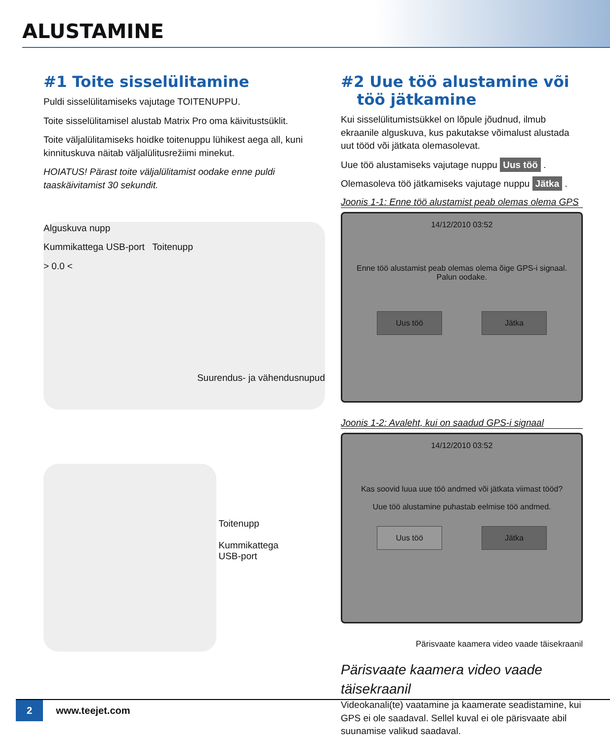ALUSTAMINE
#1 Toite sisselülitamine
Puldi sisselülitamiseks vajutage TOITENUPPU.
Toite sisselülitamisel alustab Matrix Pro oma käivitustsüklit.
Toite väljalülitamiseks hoidke toitenuppu lühikest aega all, kuni kinnituskuva näitab väljalülitusrežiimi minekut.
HOIATUS! Pärast toite väljalülitamist oodake enne puldi taaskäivitamist 30 sekundit.
Alguskuva nupp
Kummikattega USB-port Toitenupp
> 0.0 <
Suurendus- ja vähendusnupud
Toitenupp
Kummikattega
USB-port
#2 Uue töö alustamine või
töö jätkamine
Kui sisselülitumistsükkel on lõpule jõudnud, ilmub ekraanile alguskuva, kus pakutakse võimalust alustada uut tööd või jätkata olemasolevat.
Uue töö alustamiseks vajutage nuppu Uus töö .
Olemasoleva töö jätkamiseks vajutage nuppu Jätka .
Joonis 1-1: Enne töö alustamist peab olemas olema GPS
14/12/2010 03:52
Enne töö alustamist peab olemas olema õige GPS-i signaal.
Palun oodake.
Uus töö Jätka
Joonis 1-2: Avaleht, kui on saadud GPS-i signaal
14/12/2010 03:52
Kas soovid luua uue töö andmed või jätkata viimast tööd?
Uue töö alustamine puhastab eelmise töö andmed.
Uus töö Jätka
Pärisvaate kaamera video vaade täisekraanil
Pärisvaate kaamera video vaade täisekraanil
Videokanali(te) vaatamine ja kaamerate seadistamine, kui GPS ei ole saadaval. Sellel kuval ei ole pärisvaate abil suunamise valikud saadaval.
2 www.teejet.com